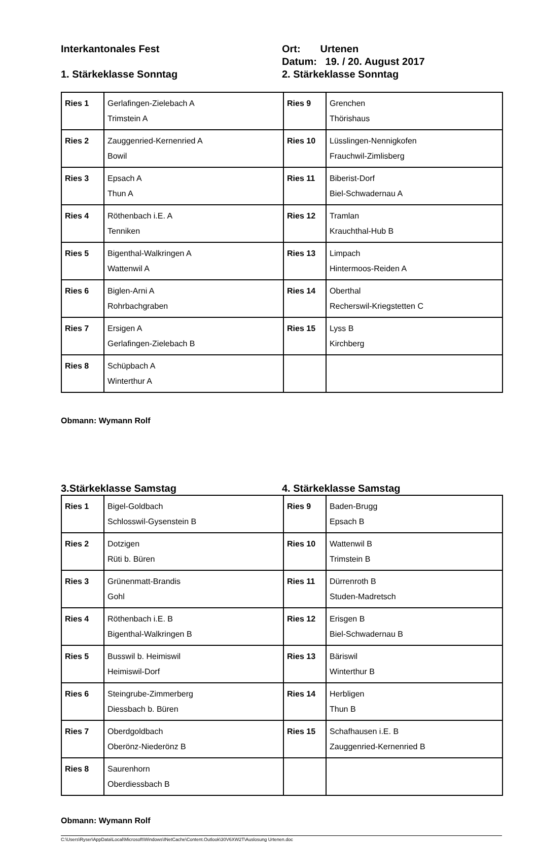Interkantonales Fest Ort: Urtenen
Datum: 19. / 20. August 2017
1. Stärkeklasse Sonntag 2. Stärkeklasse Sonntag
| Ries 1 | Gerlafingen-Zielebach A Trimstein A | Ries 9 | Grenchen Thörishaus |
| Ries 2 | Zauggenried-Kernenried A Bowil | Ries 10 | Lüsslingen-Nennigkofen Frauchwil-Zimlisberg |
| Ries 3 | Epsach A Thun A | Ries 11 | Biberist-Dorf Biel-Schwadernau A |
| Ries 4 | Röthenbach i.E. A Tenniken | Ries 12 | Tramlan Krauchthal-Hub B |
| Ries 5 | Bigenthal-Walkringen A Wattenwil A | Ries 13 | Limpach Hintermoos-Reiden A |
| Ries 6 | Biglen-Arni A Rohrbachgraben | Ries 14 | Oberthal Recherswil-Kriegstetten C |
| Ries 7 | Ersigen A Gerlafingen-Zielebach B | Ries 15 | Lyss B Kirchberg |
| Ries 8 | Schüpbach A Winterthur A | | |
Obmann: Wymann Rolf
3.Stärkeklasse Samstag 4. Stärkeklasse Samstag
| Ries 1 | Bigel-Goldbach Schlosswil-Gysenstein B | Ries 9 | Baden-Brugg Epsach B |
| Ries 2 | Dotzigen Rüti b. Büren | Ries 10 | Wattenwil B Trimstein B |
| Ries 3 | Grünenmatt-Brandis Gohl | Ries 11 | Dürrenroth B Studen-Madretsch |
| Ries 4 | Röthenbach i.E. B Bigenthal-Walkringen B | Ries 12 | Erisgen B Biel-Schwadernau B |
| Ries 5 | Busswil b. Heimiswil Heimiswil-Dorf | Ries 13 | Bäriswil Winterthur B |
| Ries 6 | Steingrube-Zimmerberg Diessbach b. Büren | Ries 14 | Herbligen Thun B |
| Ries 7 | Oberdgoldbach Oberönz-Niederönz B | Ries 15 | Schafhausen i.E. B Zauggenried-Kernenried B |
| Ries 8 | Saurenhorn Oberdiessbach B | | |
Obmann: Wymann Rolf
C:\Users\Ryser\AppData\Local\Microsoft\Windows\INetCache\Content.Outlook\30V6XW2T\Auslosung Urtenen.doc